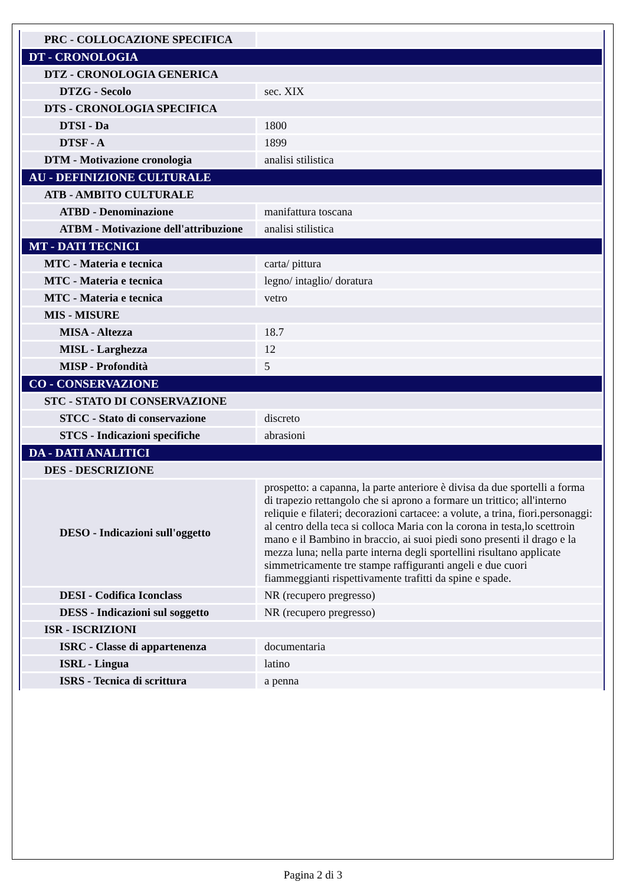| PRC - COLLOCAZIONE SPECIFICA | |
| DT - CRONOLOGIA | |
| DTZ - CRONOLOGIA GENERICA | |
| DTZG - Secolo | sec. XIX |
| DTS - CRONOLOGIA SPECIFICA | |
| DTSI - Da | 1800 |
| DTSF - A | 1899 |
| DTM - Motivazione cronologia | analisi stilistica |
| AU - DEFINIZIONE CULTURALE | |
| ATB - AMBITO CULTURALE | |
| ATBD - Denominazione | manifattura toscana |
| ATBM - Motivazione dell'attribuzione | analisi stilistica |
| MT - DATI TECNICI | |
| MTC - Materia e tecnica | carta/ pittura |
| MTC - Materia e tecnica | legno/ intaglio/ doratura |
| MTC - Materia e tecnica | vetro |
| MIS - MISURE | |
| MISA - Altezza | 18.7 |
| MISL - Larghezza | 12 |
| MISP - Profondità | 5 |
| CO - CONSERVAZIONE | |
| STC - STATO DI CONSERVAZIONE | |
| STCC - Stato di conservazione | discreto |
| STCS - Indicazioni specifiche | abrasioni |
| DA - DATI ANALITICI | |
| DES - DESCRIZIONE | |
| DESO - Indicazioni sull'oggetto | prospetto: a capanna, la parte anteriore è divisa da due sportelli a forma di trapezio rettangolo che si aprono a formare un trittico; all'interno reliquie e filateri; decorazioni cartacee: a volute, a trina, fiori.personaggi: al centro della teca si colloca Maria con la corona in testa,lo scettroin mano e il Bambino in braccio, ai suoi piedi sono presenti il drago e la mezza luna; nella parte interna degli sportellini risultano applicate simmetricamente tre stampe raffiguranti angeli e due cuori fiammeggianti rispettivamente trafitti da spine e spade. |
| DESI - Codifica Iconclass | NR (recupero pregresso) |
| DESS - Indicazioni sul soggetto | NR (recupero pregresso) |
| ISR - ISCRIZIONI | |
| ISRC - Classe di appartenenza | documentaria |
| ISRL - Lingua | latino |
| ISRS - Tecnica di scrittura | a penna |
Pagina 2 di 3